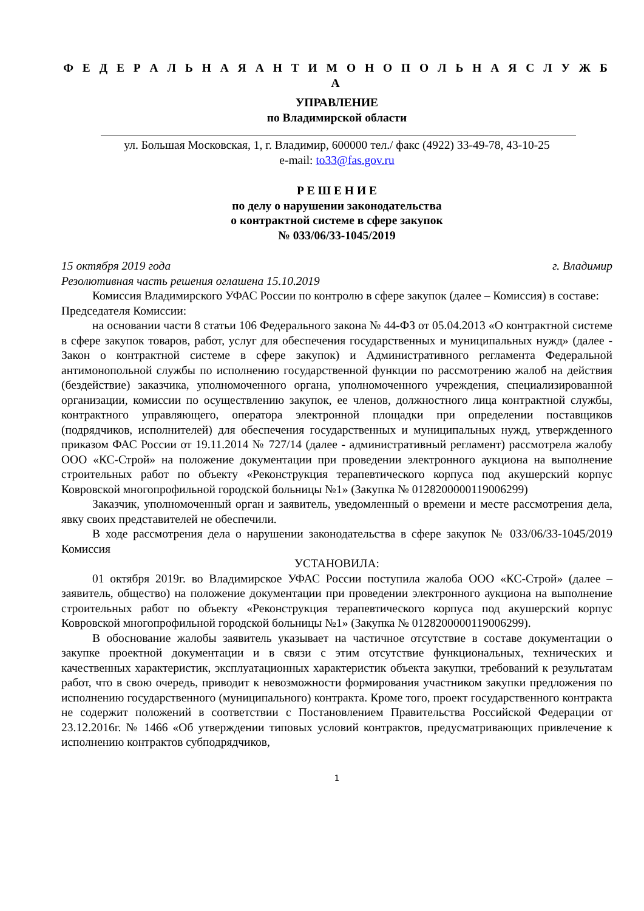Ф Е Д Е Р А Л Ь Н А Я А Н Т И М О Н О П О Л Ь Н А Я С Л У Ж Б А
УПРАВЛЕНИЕ
по Владимирской области
ул. Большая Московская, 1, г. Владимир, 600000 тел./ факс (4922) 33-49-78, 43-10-25
e-mail: to33@fas.gov.ru
Р Е Ш Е Н И Е
по делу о нарушении законодательства
о контрактной системе в сфере закупок
№ 033/06/33-1045/2019
15 октября 2019 года г. Владимир
Резолютивная часть решения оглашена 15.10.2019
Комиссия Владимирского УФАС России по контролю в сфере закупок (далее – Комиссия) в составе:
Председателя Комиссии:
на основании части 8 статьи 106 Федерального закона № 44-ФЗ от 05.04.2013 «О контрактной системе в сфере закупок товаров, работ, услуг для обеспечения государственных и муниципальных нужд» (далее - Закон о контрактной системе в сфере закупок) и Административного регламента Федеральной антимонопольной службы по исполнению государственной функции по рассмотрению жалоб на действия (бездействие) заказчика, уполномоченного органа, уполномоченного учреждения, специализированной организации, комиссии по осуществлению закупок, ее членов, должностного лица контрактной службы, контрактного управляющего, оператора электронной площадки при определении поставщиков (подрядчиков, исполнителей) для обеспечения государственных и муниципальных нужд, утвержденного приказом ФАС России от 19.11.2014 № 727/14 (далее - административный регламент) рассмотрела жалобу ООО «КС-Строй» на положение документации при проведении электронного аукциона на выполнение строительных работ по объекту «Реконструкция терапевтического корпуса под акушерский корпус Ковровской многопрофильной городской больницы №1» (Закупка № 0128200000119006299)
Заказчик, уполномоченный орган и заявитель, уведомленный о времени и месте рассмотрения дела, явку своих представителей не обеспечили.
В ходе рассмотрения дела о нарушении законодательства в сфере закупок № 033/06/33-1045/2019 Комиссия
УСТАНОВИЛА:
01 октября 2019г. во Владимирское УФАС России поступила жалоба ООО «КС-Строй» (далее – заявитель, общество) на положение документации при проведении электронного аукциона на выполнение строительных работ по объекту «Реконструкция терапевтического корпуса под акушерский корпус Ковровской многопрофильной городской больницы №1» (Закупка № 0128200000119006299).
В обоснование жалобы заявитель указывает на частичное отсутствие в составе документации о закупке проектной документации и в связи с этим отсутствие функциональных, технических и качественных характеристик, эксплуатационных характеристик объекта закупки, требований к результатам работ, что в свою очередь, приводит к невозможности формирования участником закупки предложения по исполнению государственного (муниципального) контракта. Кроме того, проект государственного контракта не содержит положений в соответствии с Постановлением Правительства Российской Федерации от 23.12.2016г. № 1466 «Об утверждении типовых условий контрактов, предусматривающих привлечение к исполнению контрактов субподрядчиков,
1